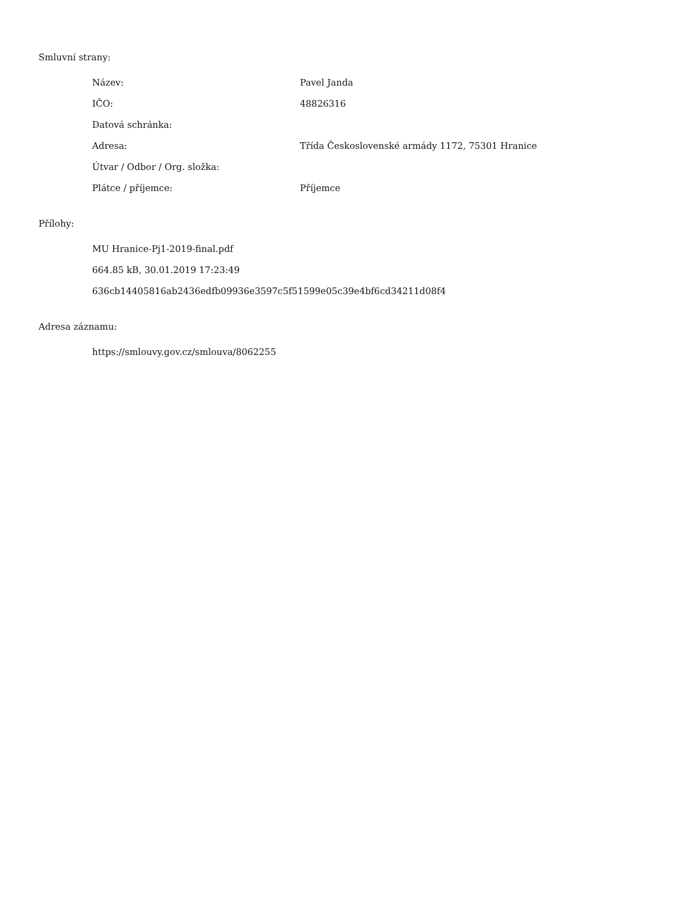Smluvní strany:
| Název: | Pavel Janda |
| IČO: | 48826316 |
| Datová schránka: | |
| Adresa: | Třída Československé armády 1172, 75301 Hranice |
| Útvar / Odbor / Org. složka: | |
| Plátce / příjemce: | Příjemce |
Přílohy:
MU Hranice-Pj1-2019-final.pdf
664.85 kB, 30.01.2019 17:23:49
636cb14405816ab2436edfb09936e3597c5f51599e05c39e4bf6cd34211d08f4
Adresa záznamu:
https://smlouvy.gov.cz/smlouva/8062255